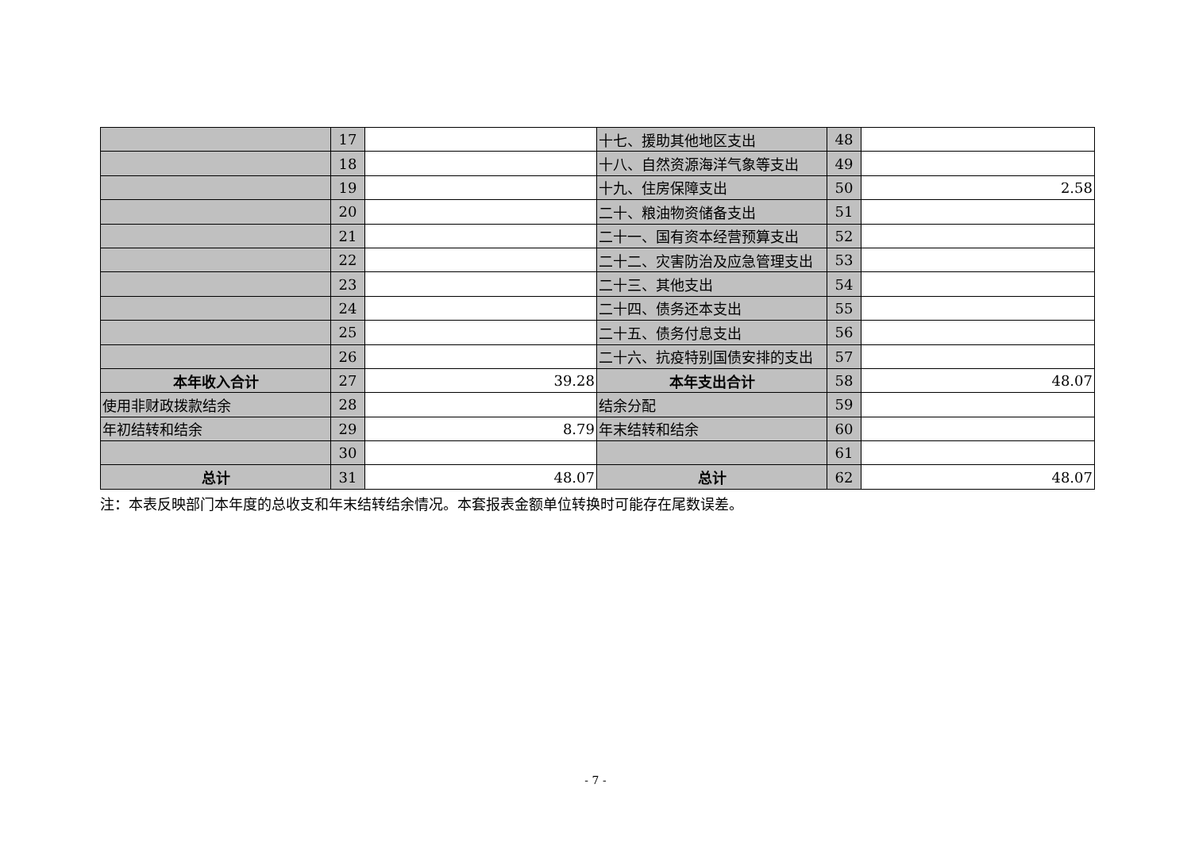| | 17 | | 十七、援助其他地区支出 | 48 | |
| | 18 | | 十八、自然资源海洋气象等支出 | 49 | |
| | 19 | | 十九、住房保障支出 | 50 | 2.58 |
| | 20 | | 二十、粮油物资储备支出 | 51 | |
| | 21 | | 二十一、国有资本经营预算支出 | 52 | |
| | 22 | | 二十二、灾害防治及应急管理支出 | 53 | |
| | 23 | | 二十三、其他支出 | 54 | |
| | 24 | | 二十四、债务还本支出 | 55 | |
| | 25 | | 二十五、债务付息支出 | 56 | |
| | 26 | | 二十六、抗疫特别国债安排的支出 | 57 | |
| 本年收入合计 | 27 | 39.28 | 本年支出合计 | 58 | 48.07 |
| 使用非财政拨款结余 | 28 | | 结余分配 | 59 | |
| 年初结转和结余 | 29 | 8.79 | 年末结转和结余 | 60 | |
| | 30 | | | 61 | |
| 总计 | 31 | 48.07 | 总计 | 62 | 48.07 |
注：本表反映部门本年度的总收支和年末结转结余情况。本套报表金额单位转换时可能存在尾数误差。
- 7 -